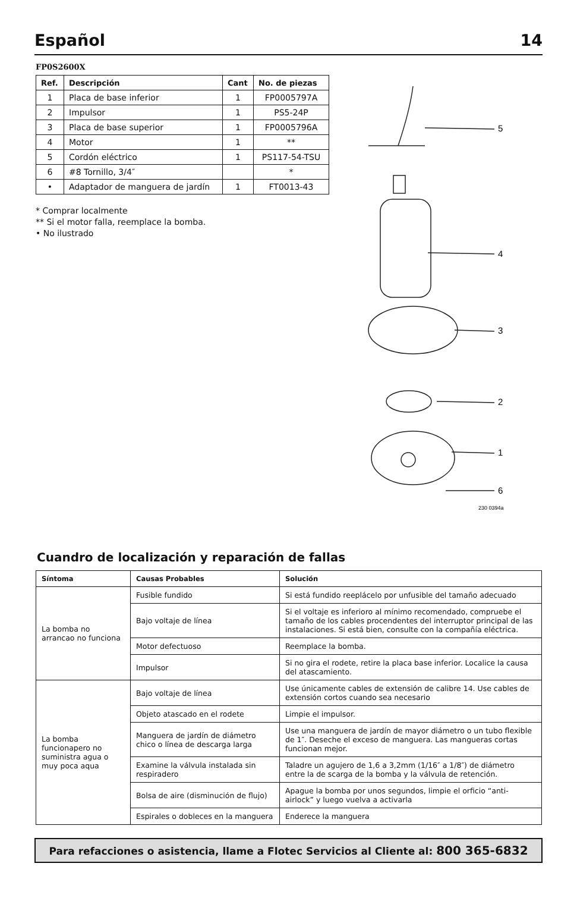Español 14
FP0S2600X
| Ref. | Descripción | Cant | No. de piezas |
| --- | --- | --- | --- |
| 1 | Placa de base inferior | 1 | FP0005797A |
| 2 | Impulsor | 1 | PS5-24P |
| 3 | Placa de base superior | 1 | FP0005796A |
| 4 | Motor | 1 | ** |
| 5 | Cordón eléctrico | 1 | PS117-54-TSU |
| 6 | #8 Tornillo, 3/4″ | | * |
| • | Adaptador de manguera de jardín | 1 | FT0013-43 |
* Comprar localmente
** Si el motor falla, reemplace la bomba.
• No ilustrado
5
4
3
2
1
6
230 0394a
Cuandro de localización y reparación de fallas
| Síntoma | Causas Probables | Solución |
| --- | --- | --- |
| La bomba no arrancao no funciona | Fusible fundido | Si está fundido reeplácelo por unfusible del tamaño adecuado |
| | Bajo voltaje de línea | Si el voltaje es inferioro al mínimo recomendado, compruebe el tamaño de los cables procendentes del interruptor principal de las instalaciones. Si está bien, consulte con la compañía eléctrica. |
| | Motor defectuoso | Reemplace la bomba. |
| | Impulsor | Si no gira el rodete, retire la placa base inferior. Localice la causa del atascamiento. |
| La bomba funcionapero no suministra agua o muy poca aqua | Bajo voltaje de línea | Use únicamente cables de extensión de calibre 14. Use cables de extensión cortos cuando sea necesario |
| | Objeto atascado en el rodete | Limpie el impulsor. |
| | Manguera de jardín de diámetro chico o línea de descarga larga | Use una manguera de jardín de mayor diámetro o un tubo flexible de 1″. Deseche el exceso de manguera. Las mangueras cortas funcionan mejor. |
| | Examine la válvula instalada sin respiradero | Taladre un agujero de 1,6 a 3,2mm (1/16″ a 1/8″) de diámetro entre la de scarga de la bomba y la válvula de retención. |
| | Bolsa de aire (disminución de flujo) | Apague la bomba por unos segundos, limpie el orficio “anti-airlock” y luego vuelva a activarla |
| | Espirales o dobleces en la manguera | Enderece la manguera |
Para refacciones o asistencia, llame a Flotec Servicios al Cliente al: 800 365-6832